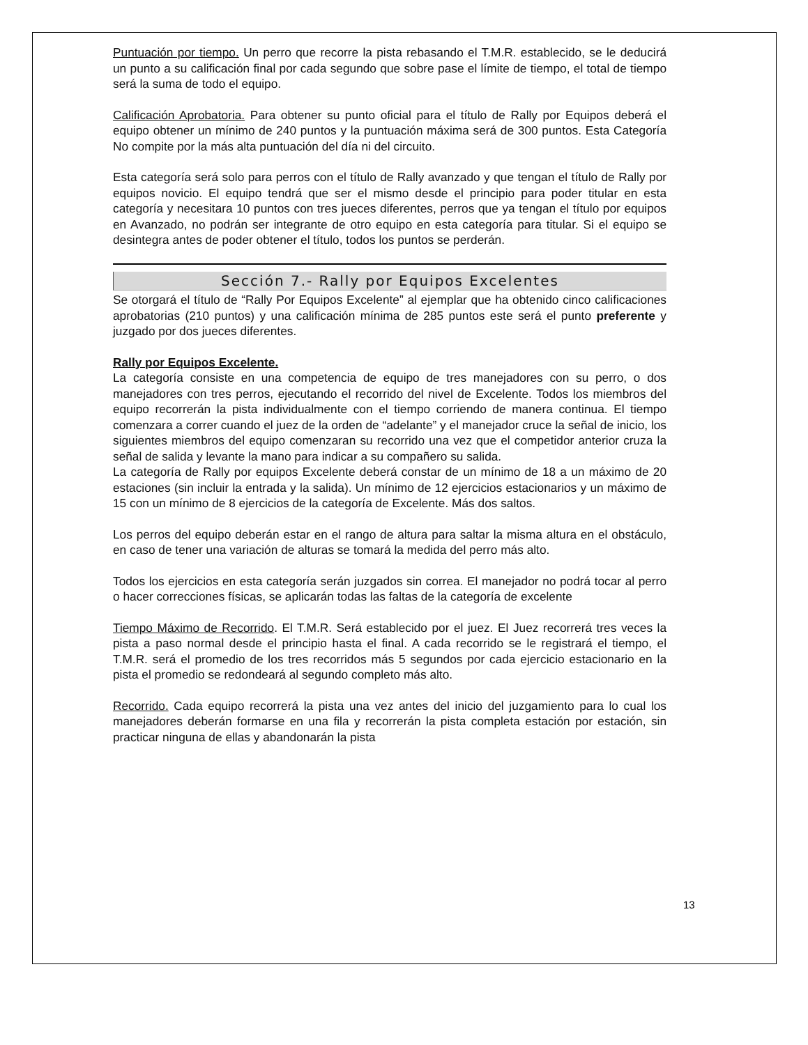Puntuación por tiempo. Un perro que recorre la pista rebasando el T.M.R. establecido, se le deducirá un punto a su calificación final por cada segundo que sobre pase el límite de tiempo, el total de tiempo será la suma de todo el equipo.
Calificación Aprobatoria. Para obtener su punto oficial para el título de Rally por Equipos deberá el equipo obtener un mínimo de 240 puntos y la puntuación máxima será de 300 puntos. Esta Categoría No compite por la más alta puntuación del día ni del circuito.
Esta categoría será solo para perros con el título de Rally avanzado y que tengan el título de Rally por equipos novicio. El equipo tendrá que ser el mismo desde el principio para poder titular en esta categoría y necesitara 10 puntos con tres jueces diferentes, perros que ya tengan el título por equipos en Avanzado, no podrán ser integrante de otro equipo en esta categoría para titular. Si el equipo se desintegra antes de poder obtener el título, todos los puntos se perderán.
Sección 7.- Rally por Equipos Excelentes
Se otorgará el título de “Rally Por Equipos Excelente” al ejemplar que ha obtenido cinco calificaciones aprobatorias (210 puntos) y una calificación mínima de 285 puntos este será el punto preferente y juzgado por dos jueces diferentes.
Rally por Equipos Excelente.
La categoría consiste en una competencia de equipo de tres manejadores con su perro, o dos manejadores con tres perros, ejecutando el recorrido del nivel de Excelente. Todos los miembros del equipo recorrerán la pista individualmente con el tiempo corriendo de manera continua. El tiempo comenzara a correr cuando el juez de la orden de “adelante” y el manejador cruce la señal de inicio, los siguientes miembros del equipo comenzaran su recorrido una vez que el competidor anterior cruza la señal de salida y levante la mano para indicar a su compañero su salida.
La categoría de Rally por equipos Excelente deberá constar de un mínimo de 18 a un máximo de 20 estaciones (sin incluir la entrada y la salida). Un mínimo de 12 ejercicios estacionarios y un máximo de 15 con un mínimo de 8 ejercicios de la categoría de Excelente. Más dos saltos.
Los perros del equipo deberán estar en el rango de altura para saltar la misma altura en el obstáculo, en caso de tener una variación de alturas se tomará la medida del perro más alto.
Todos los ejercicios en esta categoría serán juzgados sin correa. El manejador no podrá tocar al perro o hacer correcciones físicas, se aplicarán todas las faltas de la categoría de excelente
Tiempo Máximo de Recorrido. El T.M.R. Será establecido por el juez. El Juez recorrerá tres veces la pista a paso normal desde el principio hasta el final. A cada recorrido se le registrará el tiempo, el T.M.R. será el promedio de los tres recorridos más 5 segundos por cada ejercicio estacionario en la pista el promedio se redondeará al segundo completo más alto.
Recorrido. Cada equipo recorrerá la pista una vez antes del inicio del juzgamiento para lo cual los manejadores deberán formarse en una fila y recorrerán la pista completa estación por estación, sin practicar ninguna de ellas y abandonarán la pista
13